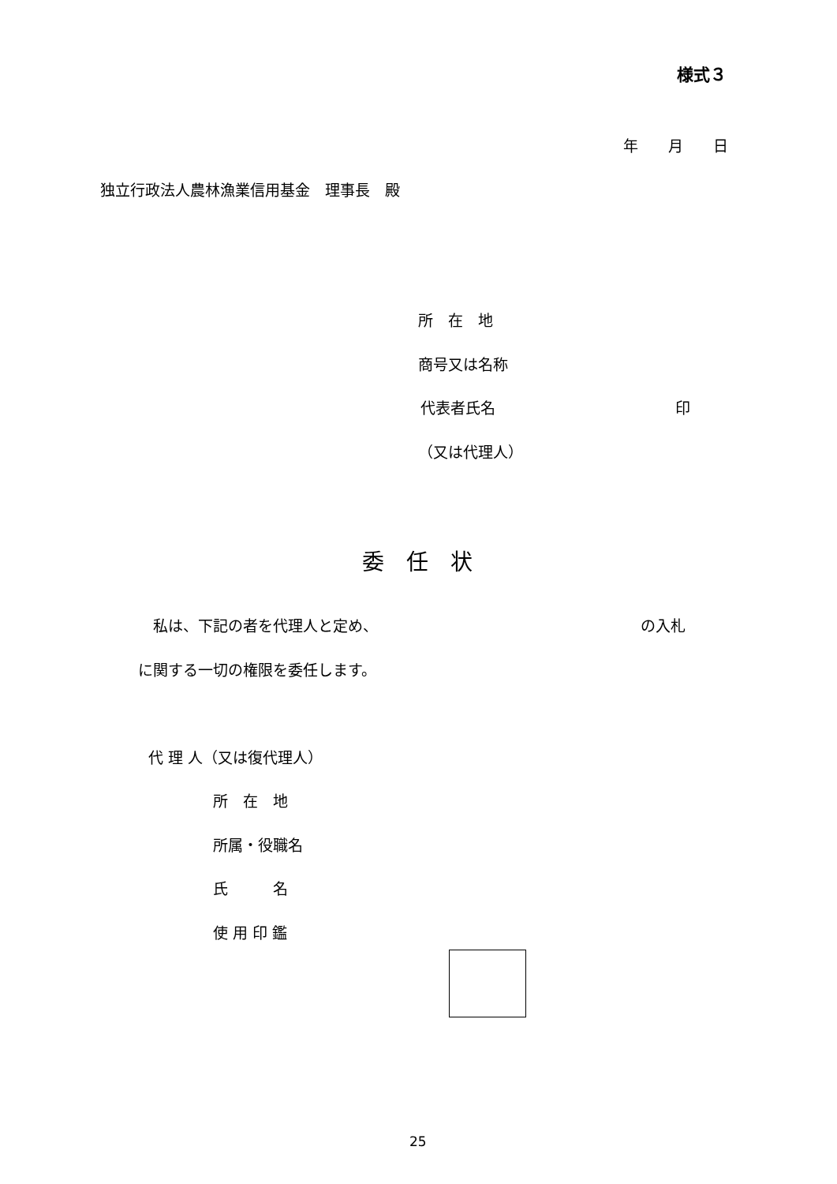様式３
年　　月　　日
独立行政法人農林漁業信用基金　理事長　殿
所　在　地
商号又は名称
代表者氏名　　　　　　　　　　　　印
（又は代理人）
委　任　状
　私は、下記の者を代理人と定め、　　　　　　　　　　　　　　　　　　の入札
に関する一切の権限を委任します。
代 理 人（又は復代理人）
所　在　地
所属・役職名
氏　　　名
使 用 印 鑑
25